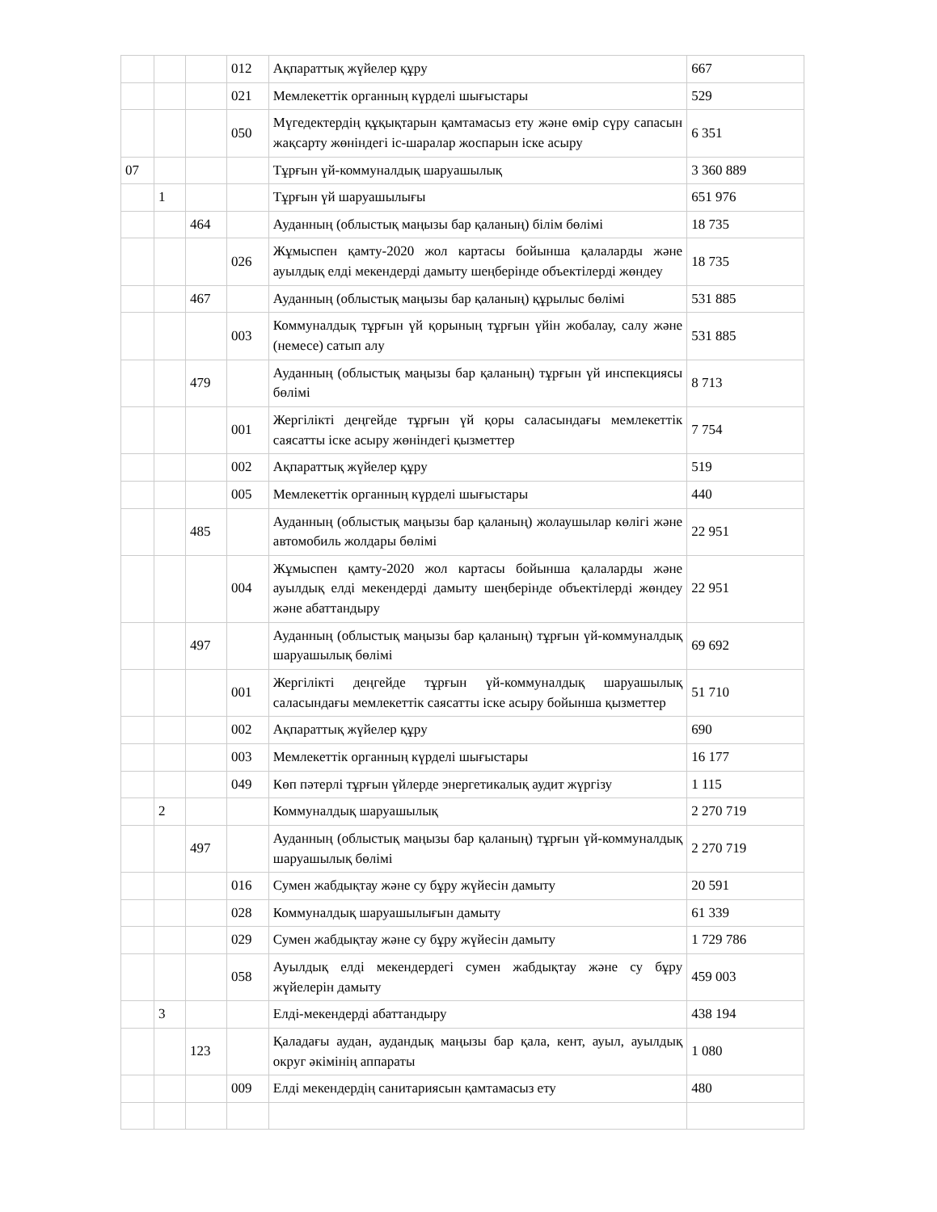| | | | 012 | Ақпараттық жүйелер құру | 667 |
| | | | 021 | Мемлекеттік органның күрделі шығыстары | 529 |
| | | | 050 | Мүгедектердің құқықтарын қамтамасыз ету және өмір сүру сапасын жақсарту жөніндегі іс-шаралар жоспарын іске асыру | 6 351 |
| 07 | | | | Тұрғын үй-коммуналдық шаруашылық | 3 360 889 |
| | 1 | | | Тұрғын үй шаруашылығы | 651 976 |
| | | 464 | | Ауданның (облыстық маңызы бар қаланың) білім бөлімі | 18 735 |
| | | | 026 | Жұмыспен қамту-2020 жол картасы бойынша қалаларды және ауылдық елді мекендерді дамыту шеңберінде объектілерді жөндеу | 18 735 |
| | | 467 | | Ауданның (облыстық маңызы бар қаланың) құрылыс бөлімі | 531 885 |
| | | | 003 | Коммуналдық тұрғын үй қорының тұрғын үйін жобалау, салу және (немесе) сатып алу | 531 885 |
| | | 479 | | Ауданның (облыстық маңызы бар қаланың) тұрғын үй инспекциясы бөлімі | 8 713 |
| | | | 001 | Жергілікті деңгейде тұрғын үй қоры саласындағы мемлекеттік саясатты іске асыру жөніндегі қызметтер | 7 754 |
| | | | 002 | Ақпараттық жүйелер құру | 519 |
| | | | 005 | Мемлекеттік органның күрделі шығыстары | 440 |
| | | 485 | | Ауданның (облыстық маңызы бар қаланың) жолаушылар көлігі және автомобиль жолдары бөлімі | 22 951 |
| | | | 004 | Жұмыспен қамту-2020 жол картасы бойынша қалаларды және ауылдық елді мекендерді дамыту шеңберінде объектілерді жөндеу және абаттандыру | 22 951 |
| | | 497 | | Ауданның (облыстық маңызы бар қаланың) тұрғын үй-коммуналдық шаруашылық бөлімі | 69 692 |
| | | | 001 | Жергілікті деңгейде тұрғын үй-коммуналдық шаруашылық саласындағы мемлекеттік саясатты іске асыру бойынша қызметтер | 51 710 |
| | | | 002 | Ақпараттық жүйелер құру | 690 |
| | | | 003 | Мемлекеттік органның күрделі шығыстары | 16 177 |
| | | | 049 | Көп пәтерлі тұрғын үйлерде энергетикалық аудит жүргізу | 1 115 |
| | 2 | | | Коммуналдық шаруашылық | 2 270 719 |
| | | 497 | | Ауданның (облыстық маңызы бар қаланың) тұрғын үй-коммуналдық шаруашылық бөлімі | 2 270 719 |
| | | | 016 | Сумен жабдықтау және су бұру жүйесін дамыту | 20 591 |
| | | | 028 | Коммуналдық шаруашылығын дамыту | 61 339 |
| | | | 029 | Сумен жабдықтау және су бұру жүйесін дамыту | 1 729 786 |
| | | | 058 | Ауылдық елді мекендердегі сумен жабдықтау және су бұру жүйелерін дамыту | 459 003 |
| | 3 | | | Елді-мекендерді абаттандыру | 438 194 |
| | | 123 | | Қаладағы аудан, аудандық маңызы бар қала, кент, ауыл, ауылдық округ әкімінің аппараты | 1 080 |
| | | | 009 | Елді мекендердің санитариясын қамтамасыз ету | 480 |